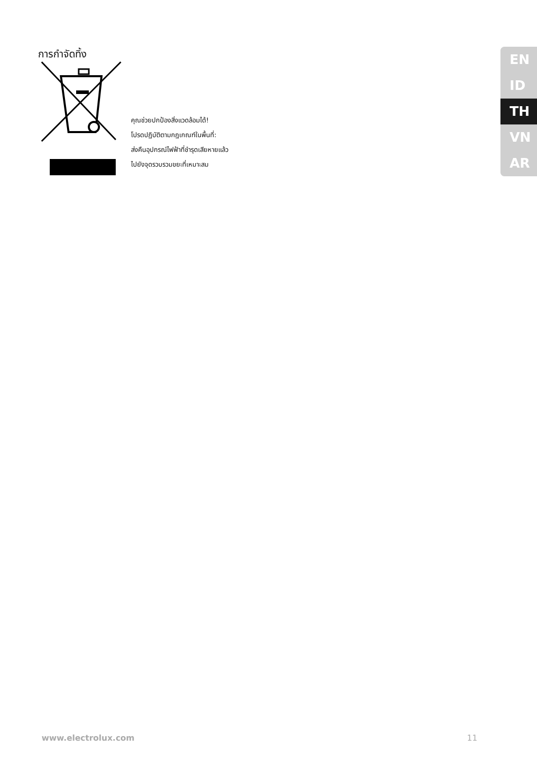การกำจัดทิ้ง
คุณช่วยปกป้องสิ่งแวดล้อมได้!
โปรดปฏิบัติตามกฎเกณฑ์ในพื้นที่:
ส่งคืนอุปกรณ์ไฟฟ้าที่ชำรุดเสียหายแล้ว
ไปยังจุดรวบรวมขยะที่เหมาะสม
EN
ID
TH
VN
AR
www.electrolux.com 11